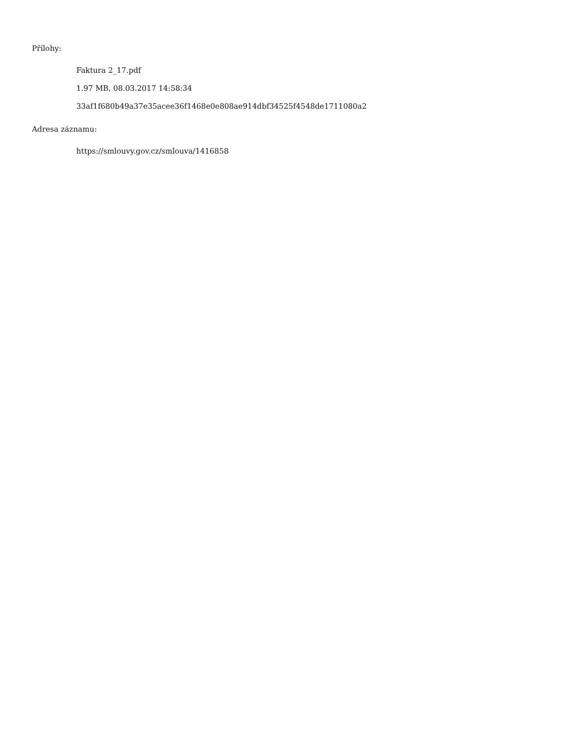Přílohy:
Faktura 2_17.pdf
1.97 MB, 08.03.2017 14:58:34
33af1f680b49a37e35acee36f1468e0e808ae914dbf34525f4548de1711080a2
Adresa záznamu:
https://smlouvy.gov.cz/smlouva/1416858